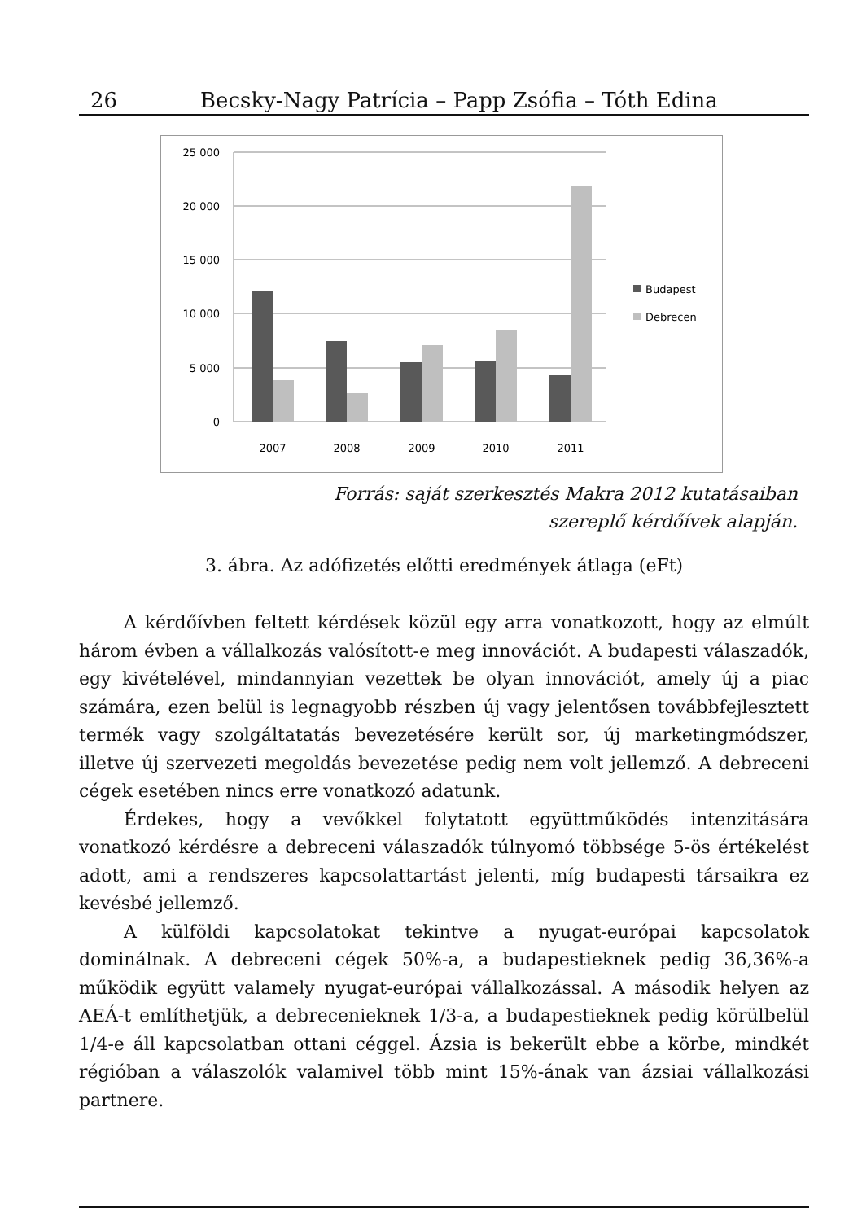26 Becsky-Nagy Patrícia – Papp Zsófia – Tóth Edina
25 000
20 000
15 000
10 000
5 000
0
2007
2008
2009
2010
2011
Budapest
Debrecen
Forrás: saját szerkesztés Makra 2012 kutatásaiban
szereplő kérdőívek alapján.
3. ábra. Az adófizetés előtti eredmények átlaga (eFt)
A kérdőívben feltett kérdések közül egy arra vonatkozott, hogy az elmúlt három évben a vállalkozás valósított-e meg innovációt. A budapesti válaszadók, egy kivételével, mindannyian vezettek be olyan innovációt, amely új a piac számára, ezen belül is legnagyobb részben új vagy jelentősen továbbfejlesztett termék vagy szolgáltatatás bevezetésére került sor, új marketingmódszer, illetve új szervezeti megoldás bevezetése pedig nem volt jellemző. A debreceni cégek esetében nincs erre vonatkozó adatunk.
Érdekes, hogy a vevőkkel folytatott együttműködés intenzitására vonatkozó kérdésre a debreceni válaszadók túlnyomó többsége 5-ös értékelést adott, ami a rendszeres kapcsolattartást jelenti, míg budapesti társaikra ez kevésbé jellemző.
A külföldi kapcsolatokat tekintve a nyugat-európai kapcsolatok dominálnak. A debreceni cégek 50%-a, a budapestieknek pedig 36,36%-a működik együtt valamely nyugat-európai vállalkozással. A második helyen az AEÁ-t említhetjük, a debrecenieknek 1/3-a, a budapestieknek pedig körülbelül 1/4-e áll kapcsolatban ottani céggel. Ázsia is bekerült ebbe a körbe, mindkét régióban a válaszolók valamivel több mint 15%-ának van ázsiai vállalkozási partnere.